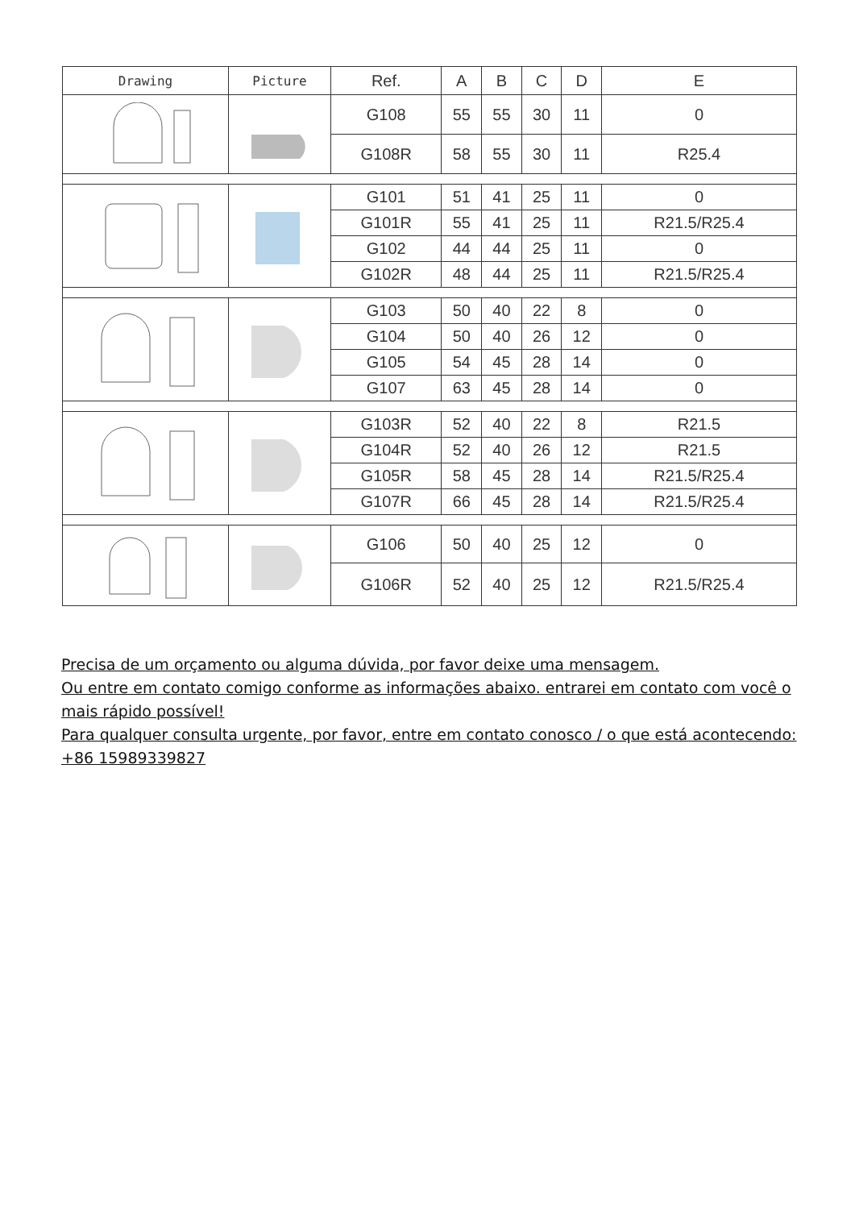| Drawing | Picture | Ref. | A | B | C | D | E |
| --- | --- | --- | --- | --- | --- | --- | --- |
| | | G108 | 55 | 55 | 30 | 11 | 0 |
| | | G108R | 58 | 55 | 30 | 11 | R25.4 |
| | | G101 | 51 | 41 | 25 | 11 | 0 |
| | | G101R | 55 | 41 | 25 | 11 | R21.5/R25.4 |
| | | G102 | 44 | 44 | 25 | 11 | 0 |
| | | G102R | 48 | 44 | 25 | 11 | R21.5/R25.4 |
| | | G103 | 50 | 40 | 22 | 8 | 0 |
| | | G104 | 50 | 40 | 26 | 12 | 0 |
| | | G105 | 54 | 45 | 28 | 14 | 0 |
| | | G107 | 63 | 45 | 28 | 14 | 0 |
| | | G103R | 52 | 40 | 22 | 8 | R21.5 |
| | | G104R | 52 | 40 | 26 | 12 | R21.5 |
| | | G105R | 58 | 45 | 28 | 14 | R21.5/R25.4 |
| | | G107R | 66 | 45 | 28 | 14 | R21.5/R25.4 |
| | | G106 | 50 | 40 | 25 | 12 | 0 |
| | | G106R | 52 | 40 | 25 | 12 | R21.5/R25.4 |
Precisa de um orçamento ou alguma dúvida, por favor deixe uma mensagem.
Ou entre em contato comigo conforme as informações abaixo. entrarei em contato com você o mais rápido possível!
Para qualquer consulta urgente, por favor, entre em contato conosco / o que está acontecendo: +86 15989339827